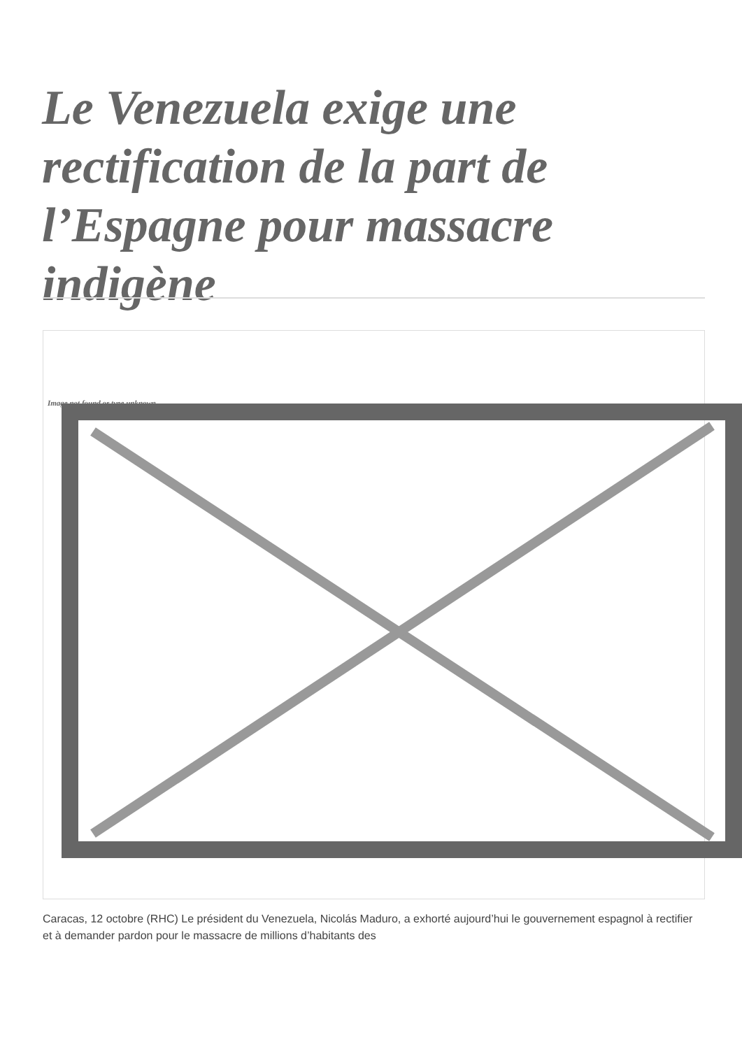Le Venezuela exige une rectification de la part de l’Espagne pour massacre indigène
Image not found or type unknown
Caracas, 12 octobre (RHC) Le président du Venezuela, Nicolás Maduro, a exhorté aujourd’hui le gouvernement espagnol à rectifier et à demander pardon pour le massacre de millions d’habitants des